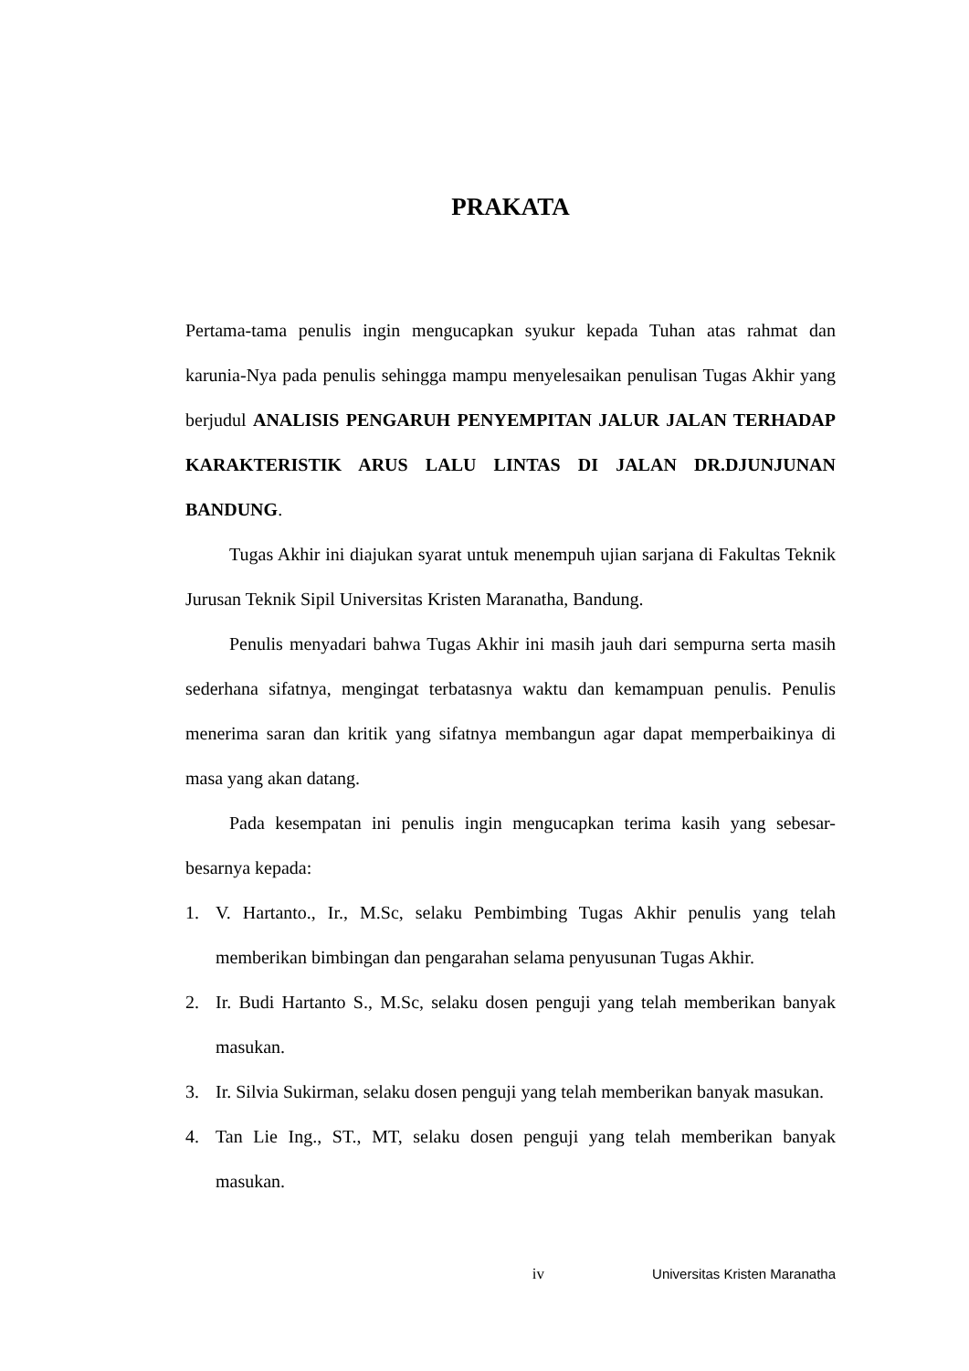PRAKATA
Pertama-tama penulis ingin mengucapkan syukur kepada Tuhan atas rahmat dan karunia-Nya pada penulis sehingga mampu menyelesaikan penulisan Tugas Akhir yang berjudul ANALISIS PENGARUH PENYEMPITAN JALUR JALAN TERHADAP KARAKTERISTIK ARUS LALU LINTAS DI JALAN DR.DJUNJUNAN BANDUNG.
Tugas Akhir ini diajukan syarat untuk menempuh ujian sarjana di Fakultas Teknik Jurusan Teknik Sipil Universitas Kristen Maranatha, Bandung.
Penulis menyadari bahwa Tugas Akhir ini masih jauh dari sempurna serta masih sederhana sifatnya, mengingat terbatasnya waktu dan kemampuan penulis. Penulis menerima saran dan kritik yang sifatnya membangun agar dapat memperbaikinya di masa yang akan datang.
Pada kesempatan ini penulis ingin mengucapkan terima kasih yang sebesar-besarnya kepada:
1. V. Hartanto., Ir., M.Sc, selaku Pembimbing Tugas Akhir penulis yang telah memberikan bimbingan dan pengarahan selama penyusunan Tugas Akhir.
2. Ir. Budi Hartanto S., M.Sc, selaku dosen penguji yang telah memberikan banyak masukan.
3. Ir. Silvia Sukirman, selaku dosen penguji yang telah memberikan banyak masukan.
4. Tan Lie Ing., ST., MT, selaku dosen penguji yang telah memberikan banyak masukan.
iv Universitas Kristen Maranatha